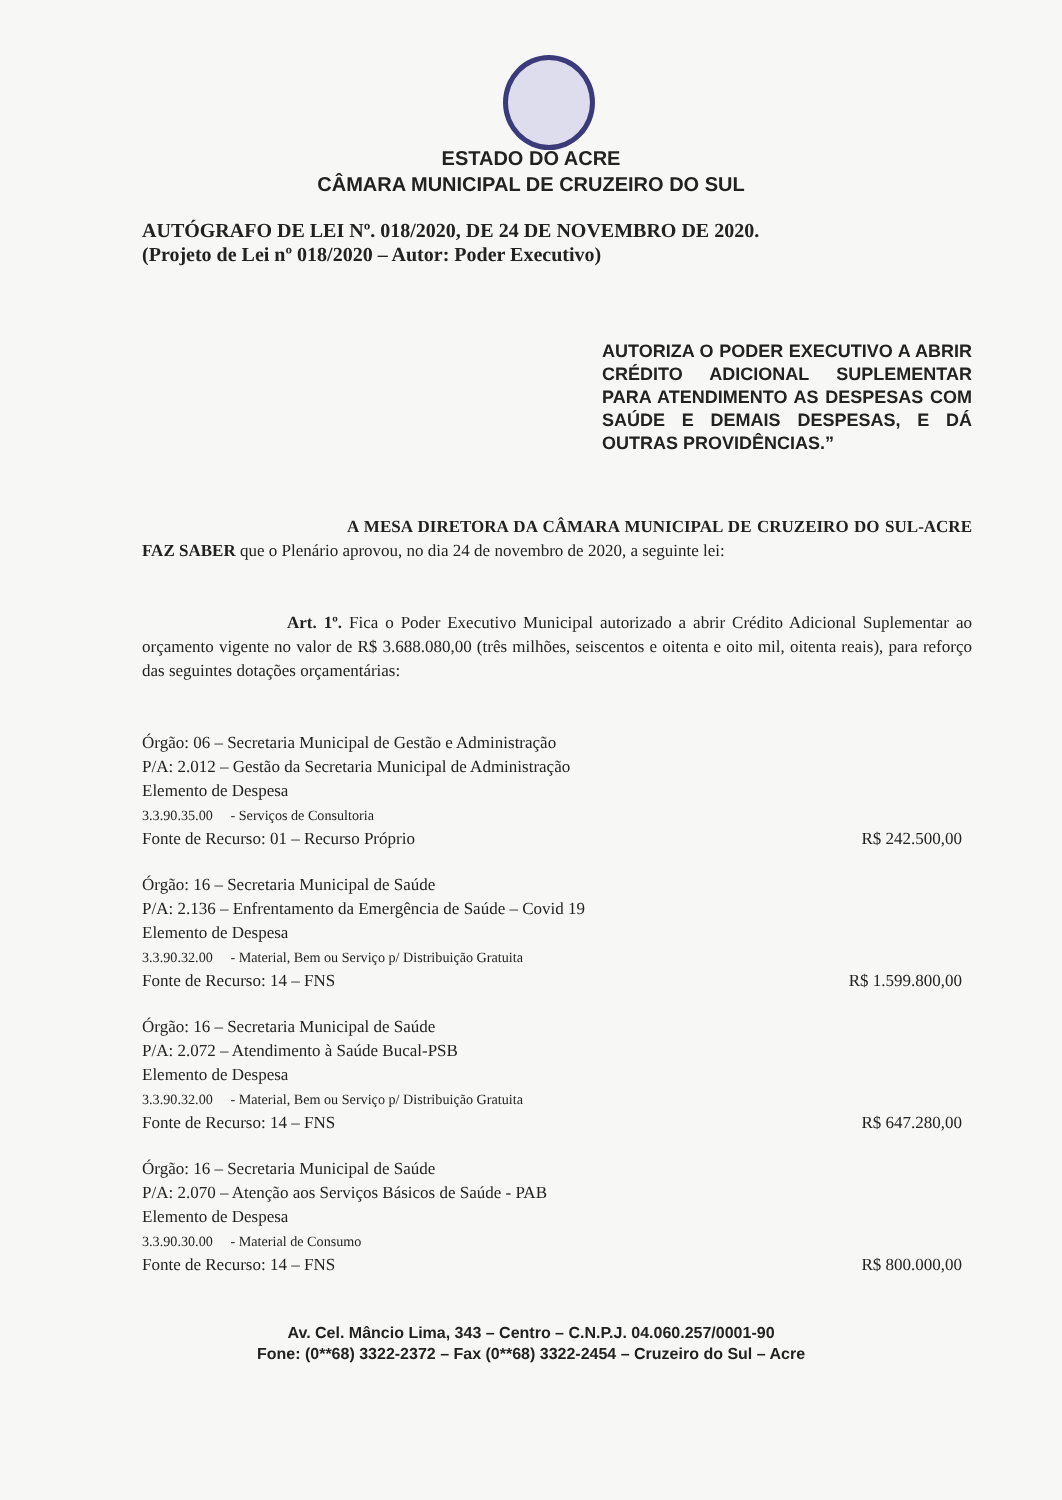ESTADO DO ACRE
CÂMARA MUNICIPAL DE CRUZEIRO DO SUL
AUTÓGRAFO DE LEI Nº. 018/2020, DE 24 DE NOVEMBRO DE 2020.
(Projeto de Lei nº 018/2020 – Autor: Poder Executivo)
AUTORIZA O PODER EXECUTIVO A ABRIR CRÉDITO ADICIONAL SUPLEMENTAR PARA ATENDIMENTO AS DESPESAS COM SAÚDE E DEMAIS DESPESAS, E DÁ OUTRAS PROVIDÊNCIAS.”
A MESA DIRETORA DA CÂMARA MUNICIPAL DE CRUZEIRO DO SUL-ACRE FAZ SABER que o Plenário aprovou, no dia 24 de novembro de 2020, a seguinte lei:
Art. 1º. Fica o Poder Executivo Municipal autorizado a abrir Crédito Adicional Suplementar ao orçamento vigente no valor de R$ 3.688.080,00 (três milhões, seiscentos e oitenta e oito mil, oitenta reais), para reforço das seguintes dotações orçamentárias:
Órgão: 06 – Secretaria Municipal de Gestão e Administração
P/A: 2.012 – Gestão da Secretaria Municipal de Administração
Elemento de Despesa
3.3.90.35.00 - Serviços de Consultoria
Fonte de Recurso: 01 – Recurso Próprio R$ 242.500,00
Órgão: 16 – Secretaria Municipal de Saúde
P/A: 2.136 – Enfrentamento da Emergência de Saúde – Covid 19
Elemento de Despesa
3.3.90.32.00 - Material, Bem ou Serviço p/ Distribuição Gratuita
Fonte de Recurso: 14 – FNS R$ 1.599.800,00
Órgão: 16 – Secretaria Municipal de Saúde
P/A: 2.072 – Atendimento à Saúde Bucal-PSB
Elemento de Despesa
3.3.90.32.00 - Material, Bem ou Serviço p/ Distribuição Gratuita
Fonte de Recurso: 14 – FNS R$ 647.280,00
Órgão: 16 – Secretaria Municipal de Saúde
P/A: 2.070 – Atenção aos Serviços Básicos de Saúde - PAB
Elemento de Despesa
3.3.90.30.00 - Material de Consumo
Fonte de Recurso: 14 – FNS R$ 800.000,00
Av. Cel. Mâncio Lima, 343 – Centro – C.N.P.J. 04.060.257/0001-90
Fone: (0**68) 3322-2372 – Fax (0**68) 3322-2454 – Cruzeiro do Sul – Acre